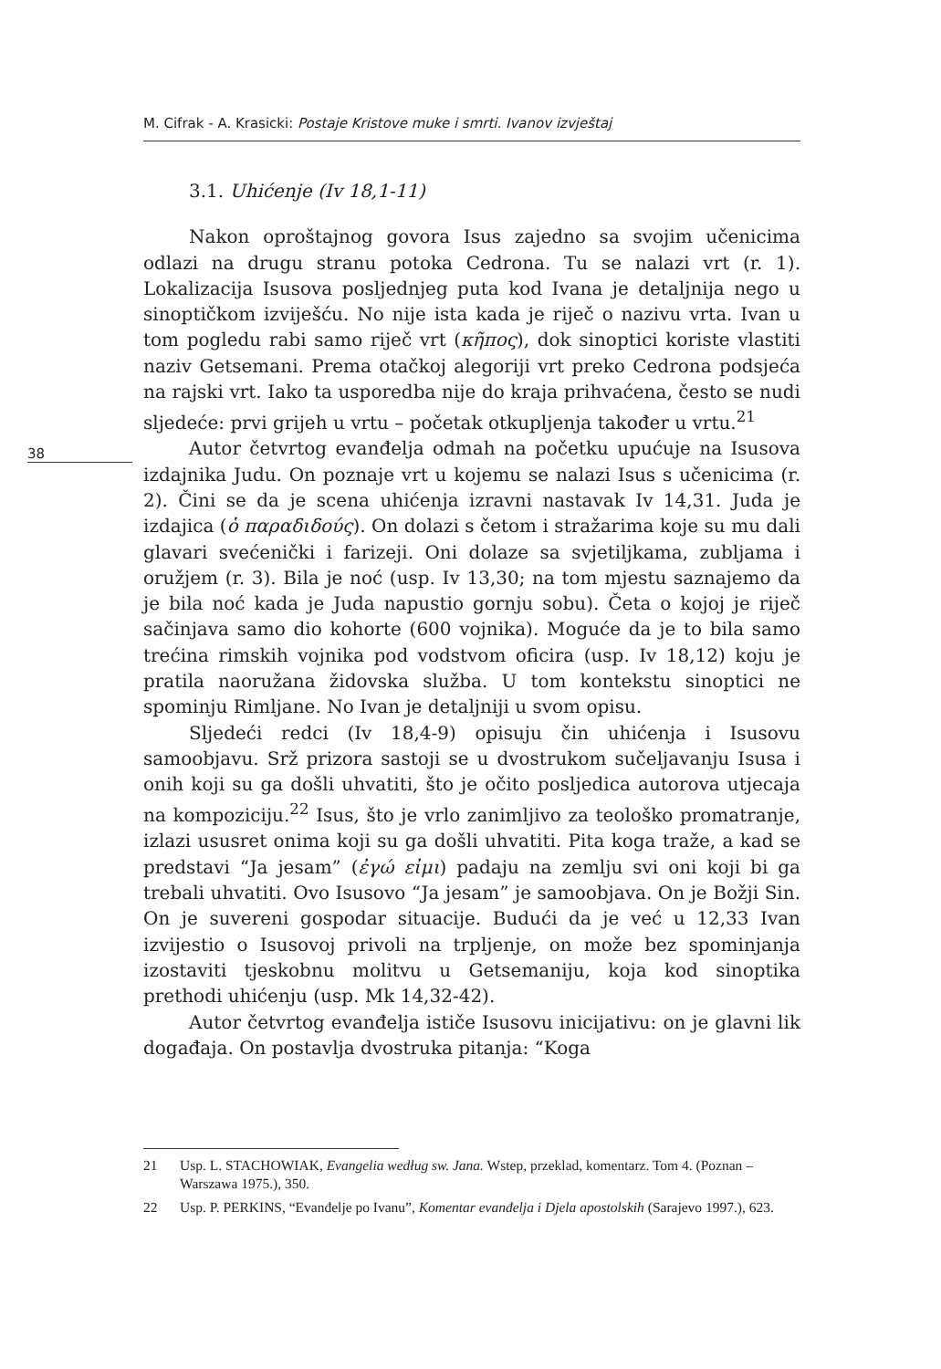M. Cifrak - A. Krasicki: Postaje Kristove muke i smrti. Ivanov izvještaj
38
3.1. Uhićenje (Iv 18,1-11)
Nakon oproštajnog govora Isus zajedno sa svojim učenicima odlazi na drugu stranu potoka Cedrona. Tu se nalazi vrt (r. 1). Lokalizacija Isusova posljednjeg puta kod Ivana je detaljnija nego u sinoptičkom izviješću. No nije ista kada je riječ o nazivu vrta. Ivan u tom pogledu rabi samo riječ vrt (κῆπος), dok sinoptici koriste vlastiti naziv Getsemani. Prema otačkoj alegoriji vrt preko Cedrona podsjeća na rajski vrt. Iako ta usporedba nije do kraja prihvaćena, često se nudi sljedeće: prvi grijeh u vrtu – početak otkupljenja također u vrtu.<sup>21</sup>
Autor četvrtog evanđelja odmah na početku upućuje na Isusova izdajnika Judu. On poznaje vrt u kojemu se nalazi Isus s učenicima (r. 2). Čini se da je scena uhićenja izravni nastavak Iv 14,31. Juda je izdajica (ὁ παραδιδούς). On dolazi s četom i stražarima koje su mu dali glavari svećenički i farizeji. Oni dolaze sa svjetiljkama, zubljama i oružjem (r. 3). Bila je noć (usp. Iv 13,30; na tom mjestu saznajemo da je bila noć kada je Juda napustio gornju sobu). Četa o kojoj je riječ sačinjava samo dio kohorte (600 vojnika). Moguće da je to bila samo trećina rimskih vojnika pod vodstvom oficira (usp. Iv 18,12) koju je pratila naoružana židovska služba. U tom kontekstu sinoptici ne spominju Rimljane. No Ivan je detaljniji u svom opisu.
Sljedeći redci (Iv 18,4-9) opisuju čin uhićenja i Isusovu samoobjavu. Srž prizora sastoji se u dvostrukom sučeljavanju Isusa i onih koji su ga došli uhvatiti, što je očito posljedica autorova utjecaja na kompoziciju.<sup>22</sup> Isus, što je vrlo zanimljivo za teološko promatranje, izlazi ususret onima koji su ga došli uhvatiti. Pita koga traže, a kad se predstavi “Ja jesam” (ἐγώ εἰμι) padaju na zemlju svi oni koji bi ga trebali uhvatiti. Ovo Isusovo “Ja jesam” je samoobjava. On je Božji Sin. On je suvereni gospodar situacije. Budući da je već u 12,33 Ivan izvijestio o Isusovoj privoli na trpljenje, on može bez spominjanja izostaviti tjeskobnu molitvu u Getsemaniju, koja kod sinoptika prethodi uhićenju (usp. Mk 14,32-42).
Autor četvrtog evanđelja ističe Isusovu inicijativu: on je glavni lik događaja. On postavlja dvostruka pitanja: “Koga
21 Usp. L. STACHOWIAK, Evangelia według sw. Jana. Wstep, przeklad, komentarz. Tom 4. (Poznan – Warszawa 1975.), 350.
22 Usp. P. PERKINS, “Evanđelje po Ivanu”, Komentar evanđelja i Djela apostolskih (Sarajevo 1997.), 623.